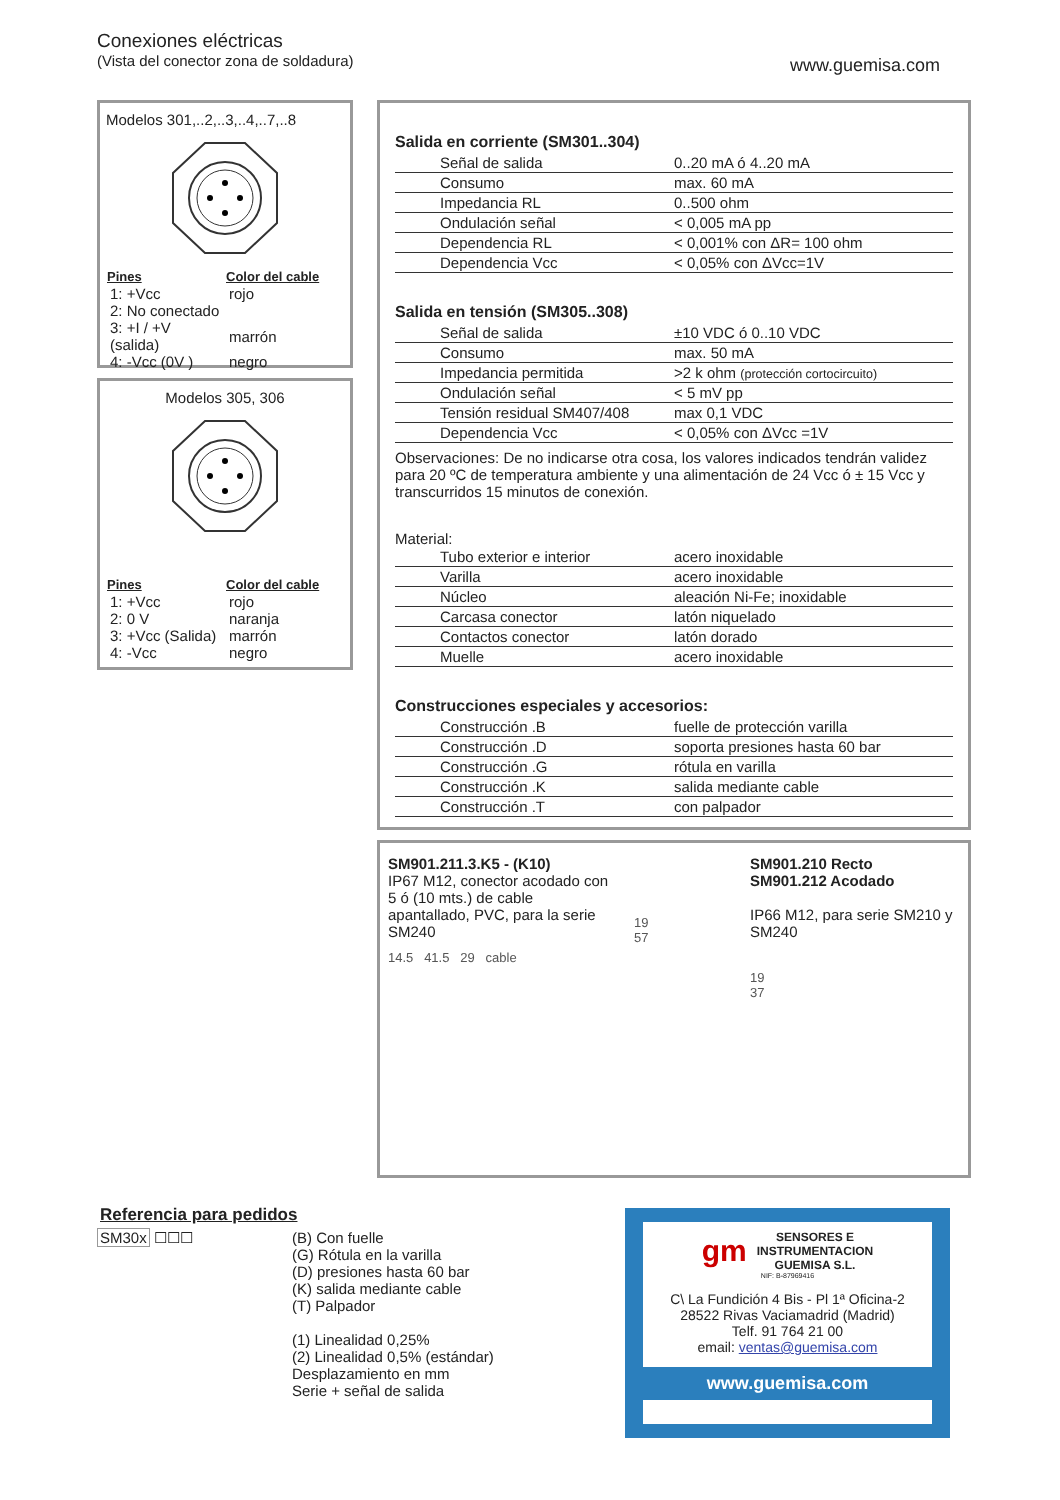Conexiones eléctricas
(Vista del conector zona de soldadura)
www.guemisa.com
Modelos 301,..2,..3,..4,..7,..8
| Pines | Color del cable |
| --- | --- |
| 1: +Vcc | rojo |
| 2: No conectado | |
| 3: +I / +V (salida) | marrón |
| 4: -Vcc (0V ) | negro |
Modelos 305, 306
| Pines | Color del cable |
| --- | --- |
| 1: +Vcc | rojo |
| 2: 0 V | naranja |
| 3: +Vcc (Salida) | marrón |
| 4: -Vcc | negro |
Salida en corriente (SM301..304)
| Señal de salida | 0..20 mA ó 4..20 mA |
| Consumo | max. 60 mA |
| Impedancia RL | 0..500 ohm |
| Ondulación señal | < 0,005 mA pp |
| Dependencia RL | < 0,001% con ΔR= 100 ohm |
| Dependencia Vcc | < 0,05% con ΔVcc=1V |
Salida en tensión (SM305..308)
| Señal de salida | ±10 VDC ó 0..10 VDC |
| Consumo | max. 50 mA |
| Impedancia permitida | >2 k ohm (protección cortocircuito) |
| Ondulación señal | < 5 mV pp |
| Tensión residual SM407/408 | max 0,1 VDC |
| Dependencia Vcc | < 0,05% con ΔVcc =1V |
Observaciones: De no indicarse otra cosa, los valores indicados tendrán validez para 20 ºC de temperatura ambiente y una alimentación de 24 Vcc ó ± 15 Vcc y transcurridos 15 minutos de conexión.
Material:
| Tubo exterior e interior | acero inoxidable |
| Varilla | acero inoxidable |
| Núcleo | aleación Ni-Fe; inoxidable |
| Carcasa conector | latón niquelado |
| Contactos conector | latón dorado |
| Muelle | acero inoxidable |
Construcciones especiales y accesorios:
| Construcción .B | fuelle de protección varilla |
| Construcción .D | soporta presiones hasta 60 bar |
| Construcción .G | rótula en varilla |
| Construcción .K | salida mediante cable |
| Construcción .T | con palpador |
SM901.211.3.K5 - (K10)
IP67 M12, conector acodado con 5 ó (10 mts.) de cable apantallado, PVC, para la serie SM240
14.5 41.5 29 cable
19
57
SM901.210 Recto
SM901.212 Acodado
IP66 M12, para serie SM210 y SM240
19
37
Referencia para pedidos
SM30x ☐☐☐ (B) Con fuelle
(G) Rótula en la varilla
(D) presiones hasta 60 bar
(K) salida mediante cable
(T) Palpador
(1) Linealidad 0,25%
(2) Linealidad 0,5% (estándar)
Desplazamiento en mm
Serie + señal de salida
gm SENSORES E
INSTRUMENTACION
GUEMISA S.L.
NIF: B-87969416
C\ La Fundición 4 Bis - Pl 1ª Oficina-2
28522 Rivas Vaciamadrid (Madrid)
Telf. 91 764 21 00
email: ventas@guemisa.com
www.guemisa.com